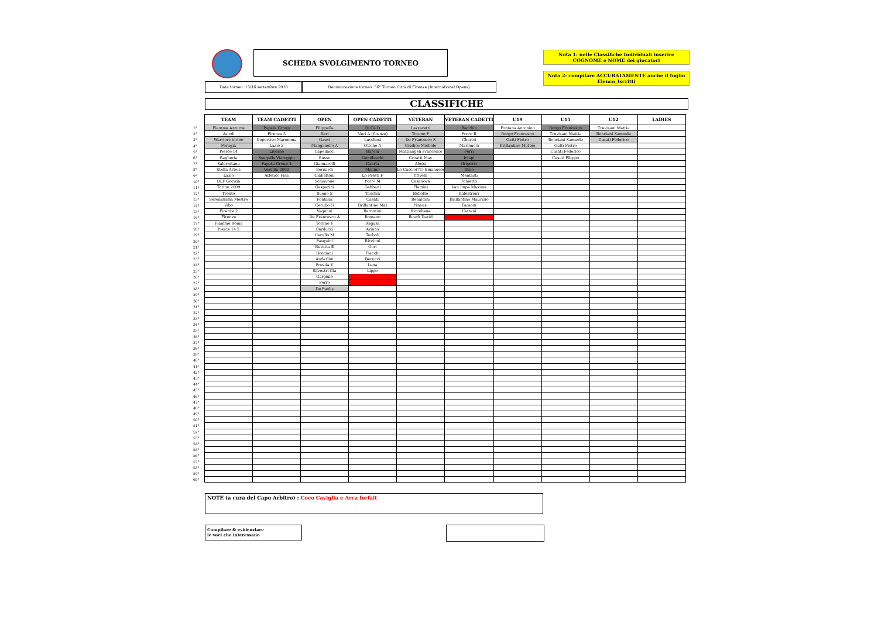SCHEDA SVOLGIMENTO TORNEO
Nota 1: nelle Classifiche Individuali inserire
COGNOME e NOME dei giocatori
Nota 2: compilare ACCURATAMENTE anche il foglio
Elenco_Iscritti
Data torneo: 15/16 settembre 2018 Denominazione torneo: 36° Torneo Città di Firenze (International Opens)
CLASSIFICHE
| | TEAM | TEAM CADETTI | OPEN | OPEN CADETTI | VETERAN | VETERAN CADETTI | U19 | U15 | U12 | LADIES |
| --- | --- | --- | --- | --- | --- | --- | --- | --- | --- | --- |
| 1° | Fiamme Azzurre | Papata Group | Filippella | Di Cà D | Lazzaretti | Bacchin | Fontana Antonino | Borgo Francesco | Trevisani Mattia | |
| 2° | Ascoli | Firenze 3 | Bari | Neri A (firenze) | Torano P | Porro R | Borgo Francesco | Trevisani Mattia | Bonciani Samuele | |
| 3° | Warriors torino | Deportivo Maremma | Gauci | Lucchesi | De Francesco S | Cherici | Gatti Pietro | Bonciani Samuele | Casati Federico | |
| 4° | Perugia | Lazio 2 | Manganello A | Ottone A | Giudice Michele | Marinucci | Brillantino Matteo | Gatti Pietro | | |
| 5° | Pierce 14 | Livorno | Capellacci | Baroni | Mattiangeli Francesco | Ferri | | Casati Federico | | |
| 6° | Bagheria | Seagulls Viareggio | Russo | Gentileschi | Croatti Max | Iclapi | | Casati Filippo | | |
| 7° | Salernitana | Papata Group 2 | Giannarelli | Caurla | Alessi | Ifrigerio | | | | |
| 8° | Stella Artois | Versilia 2002 | Bernardi | Macino | Lo Cascio(71) Emanuele | Bisio | | | | |
| 9° | Lazio | Atletico Pisa | Ciabattoni | Lo Presti F | Trivelli | Mentasti | | | | |
| 10° | DLF Gorizia | | Schiavone | Porro M | Casanova | Toniettti | | | | |
| 11° | Torino 2009 | | Gasparini | Gabbani | Flamini | Van Impe Maxime | | | | |
| 12° | Trento | | Bueno S | Tacchia | Bellotto | Balestrieri | | | | |
| 13° | Serenissima Mestre | | Fontana | Casati | Renaldini | Brillantino Maurizio | | | | |
| 14° | Vibo | | Cerullo G | Brillantino Mat | Pinausi | Faraoni | | | | |
| 15° | Firenze 2 | | Vagnoni | Barontini | Riccobene | Cattani | | | | |
| 16° | Firenze | | De Francesco A | Romano | Busch David | Arca | | | | |
| 17° | Fiamme Roma | | Torano F | Ragusa | | | | | | |
| 18° | Pierce 14 2 | | Barducci | Ariano | | | | | | |
| 19° | | | Cerullo M | Torboli | | | | | | |
| 20° | | | Pasquini | Riccioni | | | | | | |
| 21° | | | Buttitta E | Gori | | | | | | |
| 22° | | | Bonciani | Fiacchi | | | | | | |
| 23° | | | Anderlini | Becucci | | | | | | |
| 24° | | | Prestia V | Lena | | | | | | |
| 25° | | | Silvestri Gia | Lippo | | | | | | |
| 26° | | | Gargiulo | Coco | | | | | | |
| 27° | | | Ferro | Caviglia | | | | | | |
| 28° | | | De Paolis | | | | | | | |
| 29° | | | | | | | | | | |
| 30° | | | | | | | | | | |
| 31° | | | | | | | | | | |
| 32° | | | | | | | | | | |
| 33° | | | | | | | | | | |
| 34° | | | | | | | | | | |
| 35° | | | | | | | | | | |
| 36° | | | | | | | | | | |
| 37° | | | | | | | | | | |
| 38° | | | | | | | | | | |
| 39° | | | | | | | | | | |
| 40° | | | | | | | | | | |
| 41° | | | | | | | | | | |
| 42° | | | | | | | | | | |
| 43° | | | | | | | | | | |
| 44° | | | | | | | | | | |
| 45° | | | | | | | | | | |
| 46° | | | | | | | | | | |
| 47° | | | | | | | | | | |
| 48° | | | | | | | | | | |
| 49° | | | | | | | | | | |
| 50° | | | | | | | | | | |
| 51° | | | | | | | | | | |
| 52° | | | | | | | | | | |
| 53° | | | | | | | | | | |
| 54° | | | | | | | | | | |
| 55° | | | | | | | | | | |
| 56° | | | | | | | | | | |
| 57° | | | | | | | | | | |
| 58° | | | | | | | | | | |
| 59° | | | | | | | | | | |
| 60° | | | | | | | | | | |
NOTE (a cura del Capo Arbitro) : Coco Caviglia e Arca forfait
Compilare & evidenziare
le voci che interessano